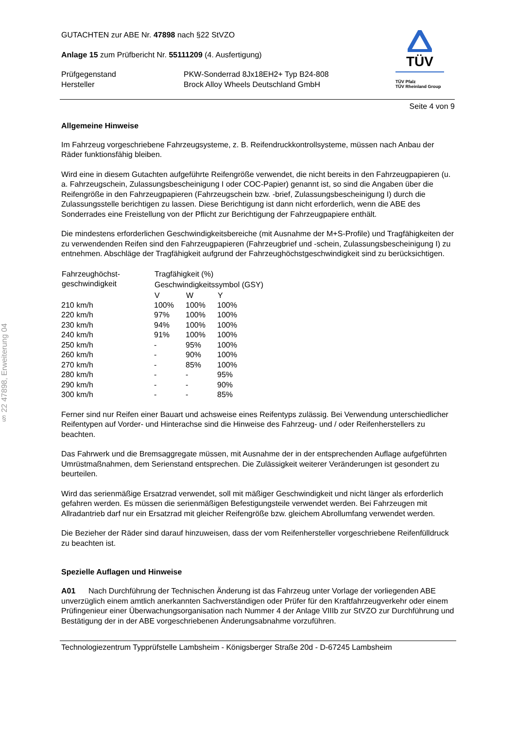§ 22 47898, Erweiterung 04
GUTACHTEN zur ABE Nr. 47898 nach §22 StVZO
Anlage 15 zum Prüfbericht Nr. 55111209 (4. Ausfertigung)
| Prüfgegenstand Hersteller | PKW-Sonderrad 8Jx18EH2+ Typ B24-808 Brock Alloy Wheels Deutschland GmbH |
TÜV
TÜV Pfalz
TÜV Rheinland Group
Seite 4 von 9
Allgemeine Hinweise
Im Fahrzeug vorgeschriebene Fahrzeugsysteme, z. B. Reifendruckkontrollsysteme, müssen nach Anbau der Räder funktionsfähig bleiben.
Wird eine in diesem Gutachten aufgeführte Reifengröße verwendet, die nicht bereits in den Fahrzeugpapieren (u. a. Fahrzeugschein, Zulassungsbescheinigung I oder COC-Papier) genannt ist, so sind die Angaben über die Reifengröße in den Fahrzeugpapieren (Fahrzeugschein bzw. -brief, Zulassungsbescheinigung I) durch die Zulassungsstelle berichtigen zu lassen. Diese Berichtigung ist dann nicht erforderlich, wenn die ABE des Sonderrades eine Freistellung von der Pflicht zur Berichtigung der Fahrzeugpapiere enthält.
Die mindestens erforderlichen Geschwindigkeitsbereiche (mit Ausnahme der M+S-Profile) und Tragfähigkeiten der zu verwendenden Reifen sind den Fahrzeugpapieren (Fahrzeugbrief und -schein, Zulassungsbescheinigung I) zu entnehmen. Abschläge der Tragfähigkeit aufgrund der Fahrzeughöchstgeschwindigkeit sind zu berücksichtigen.
| Fahrzeughöchst- geschwindigkeit | Tragfähigkeit (%) | | |
| --- | --- | --- | --- |
| | Geschwindigkeitssymbol (GSY) | | |
| | V | W | Y |
| 210 km/h | 100% | 100% | 100% |
| 220 km/h | 97% | 100% | 100% |
| 230 km/h | 94% | 100% | 100% |
| 240 km/h | 91% | 100% | 100% |
| 250 km/h | - | 95% | 100% |
| 260 km/h | - | 90% | 100% |
| 270 km/h | - | 85% | 100% |
| 280 km/h | - | - | 95% |
| 290 km/h | - | - | 90% |
| 300 km/h | - | - | 85% |
Ferner sind nur Reifen einer Bauart und achsweise eines Reifentyps zulässig. Bei Verwendung unterschiedlicher Reifentypen auf Vorder- und Hinterachse sind die Hinweise des Fahrzeug- und / oder Reifenherstellers zu beachten.
Das Fahrwerk und die Bremsaggregate müssen, mit Ausnahme der in der entsprechenden Auflage aufgeführten Umrüstmaßnahmen, dem Serienstand entsprechen. Die Zulässigkeit weiterer Veränderungen ist gesondert zu beurteilen.
Wird das serienmäßige Ersatzrad verwendet, soll mit mäßiger Geschwindigkeit und nicht länger als erforderlich gefahren werden. Es müssen die serienmäßigen Befestigungsteile verwendet werden. Bei Fahrzeugen mit Allradantrieb darf nur ein Ersatzrad mit gleicher Reifengröße bzw. gleichem Abrollumfang verwendet werden.
Die Bezieher der Räder sind darauf hinzuweisen, dass der vom Reifenhersteller vorgeschriebene Reifenfülldruck zu beachten ist.
Spezielle Auflagen und Hinweise
A01 Nach Durchführung der Technischen Änderung ist das Fahrzeug unter Vorlage der vorliegenden ABE unverzüglich einem amtlich anerkannten Sachverständigen oder Prüfer für den Kraftfahrzeugverkehr oder einem Prüfingenieur einer Überwachungsorganisation nach Nummer 4 der Anlage VIIIb zur StVZO zur Durchführung und Bestätigung der in der ABE vorgeschriebenen Änderungsabnahme vorzuführen.
Technologiezentrum Typprüfstelle Lambsheim - Königsberger Straße 20d - D-67245 Lambsheim